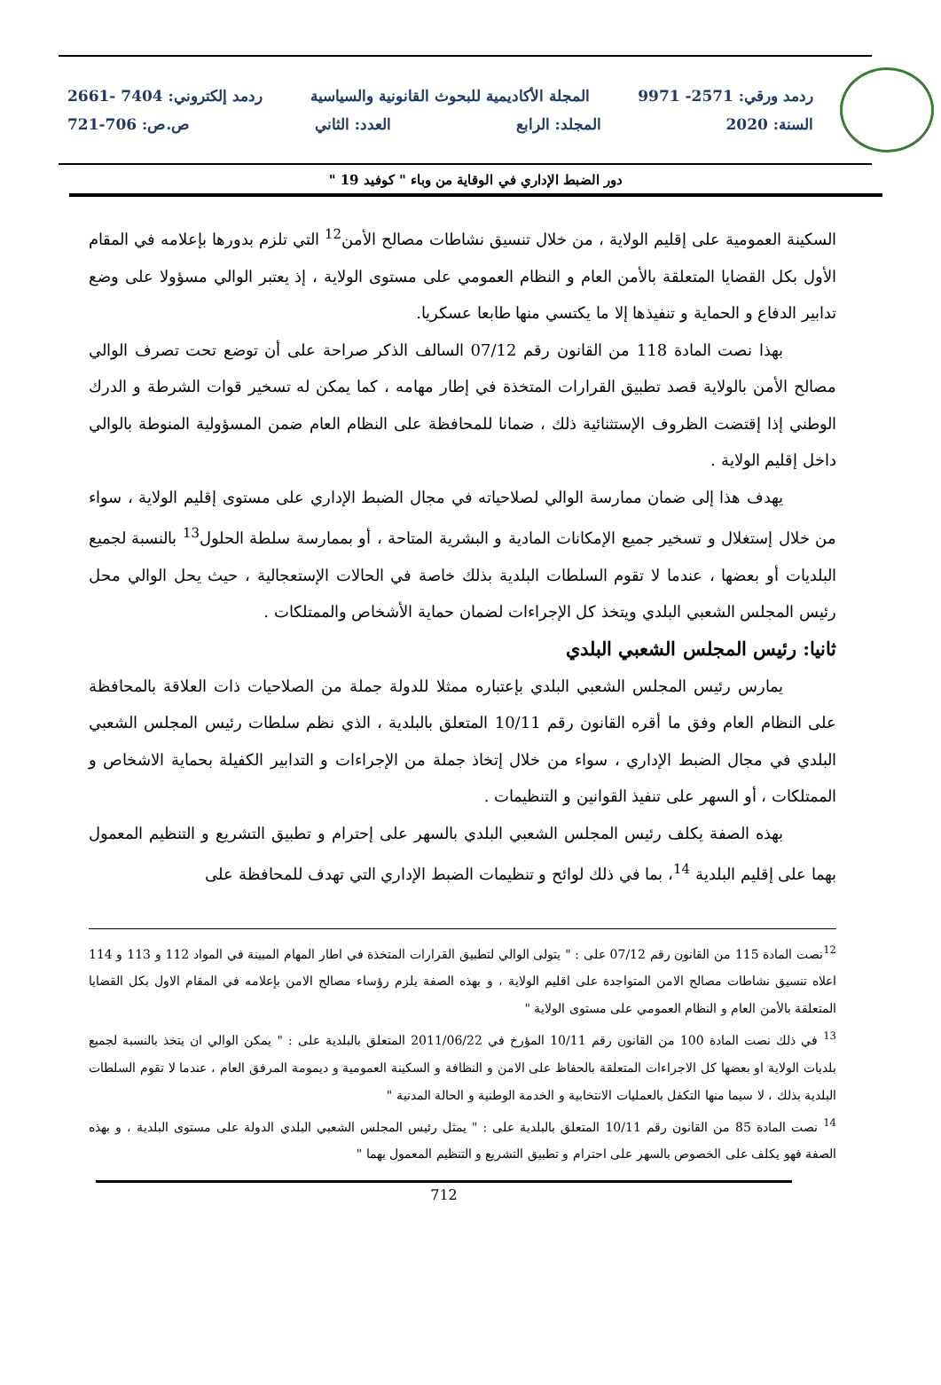ردمد ورقي: 2571- 9971 المجلة الأكاديمية للبحوث القانونية والسياسية ردمد إلكتروني: 7404 -2661
السنة: 2020 المجلد: الرابع العدد: الثاني ص.ص: 706-721
دور الضبط الإداري في الوقاية من وباء " كوفيد 19 "
السكينة العمومية على إقليم الولاية ، من خلال تنسيق نشاطات مصالح الأمن<sup>12</sup> التي تلزم بدورها بإعلامه في المقام الأول بكل القضايا المتعلقة بالأمن العام و النظام العمومي على مستوى الولاية ، إذ يعتبر الوالي مسؤولا على وضع تدابير الدفاع و الحماية و تنفيذها إلا ما يكتسي منها طابعا عسكريا.
بهذا نصت المادة 118 من القانون رقم 07/12 السالف الذكر صراحة على أن توضع تحت تصرف الوالي مصالح الأمن بالولاية قصد تطبيق القرارات المتخذة في إطار مهامه ، كما يمكن له تسخير قوات الشرطة و الدرك الوطني إذا إقتضت الظروف الإستثنائية ذلك ، ضمانا للمحافظة على النظام العام ضمن المسؤولية المنوطة بالوالي داخل إقليم الولاية .
يهدف هذا إلى ضمان ممارسة الوالي لصلاحياته في مجال الضبط الإداري على مستوى إقليم الولاية ، سواء من خلال إستغلال و تسخير جميع الإمكانات المادية و البشرية المتاحة ، أو بممارسة سلطة الحلول<sup>13</sup> بالنسبة لجميع البلديات أو بعضها ، عندما لا تقوم السلطات البلدية بذلك خاصة في الحالات الإستعجالية ، حيث يحل الوالي محل رئيس المجلس الشعبي البلدي ويتخذ كل الإجراءات لضمان حماية الأشخاص والممتلكات .
ثانيا: رئيس المجلس الشعبي البلدي
يمارس رئيس المجلس الشعبي البلدي بإعتباره ممثلا للدولة جملة من الصلاحيات ذات العلاقة بالمحافظة على النظام العام وفق ما أقره القانون رقم 10/11 المتعلق بالبلدية ، الذي نظم سلطات رئيس المجلس الشعبي البلدي في مجال الضبط الإداري ، سواء من خلال إتخاذ جملة من الإجراءات و التدابير الكفيلة بحماية الاشخاص و الممتلكات ، أو السهر على تنفيذ القوانين و التنظيمات .
بهذه الصفة يكلف رئيس المجلس الشعبي البلدي بالسهر على إحترام و تطبيق التشريع و التنظيم المعمول بهما على إقليم البلدية <sup>14</sup>، بما في ذلك لوائح و تنظيمات الضبط الإداري التي تهدف للمحافظة على
<sup>12</sup> نصت المادة 115 من القانون رقم 07/12 على : " يتولى الوالي لتطبيق القرارات المتخذة في اطار المهام المبينة في المواد 112 و 113 و 114 اعلاه تنسيق نشاطات مصالح الامن المتواجدة على اقليم الولاية ، و بهذه الصفة يلزم رؤساء مصالح الامن بإعلامه في المقام الاول بكل القضايا المتعلقة بالأمن العام و النظام العمومي على مستوى الولاية "
<sup>13</sup> في ذلك نصت المادة 100 من القانون رقم 10/11 المؤرخ في 2011/06/22 المتعلق بالبلدية على : " يمكن الوالي ان يتخذ بالنسبة لجميع بلديات الولاية او بعضها كل الاجراءات المتعلقة بالحفاظ على الامن و النظافة و السكينة العمومية و ديمومة المرفق العام ، عندما لا تقوم السلطات البلدية بذلك ، لا سيما منها التكفل بالعمليات الانتخابية و الخدمة الوطنية و الحالة المدنية "
<sup>14</sup> نصت المادة 85 من القانون رقم 10/11 المتعلق بالبلدية على : " يمثل رئيس المجلس الشعبي البلدي الدولة على مستوى البلدية ، و بهذه الصفة فهو يكلف على الخصوص بالسهر على احترام و تطبيق التشريع و التنظيم المعمول بهما "
712